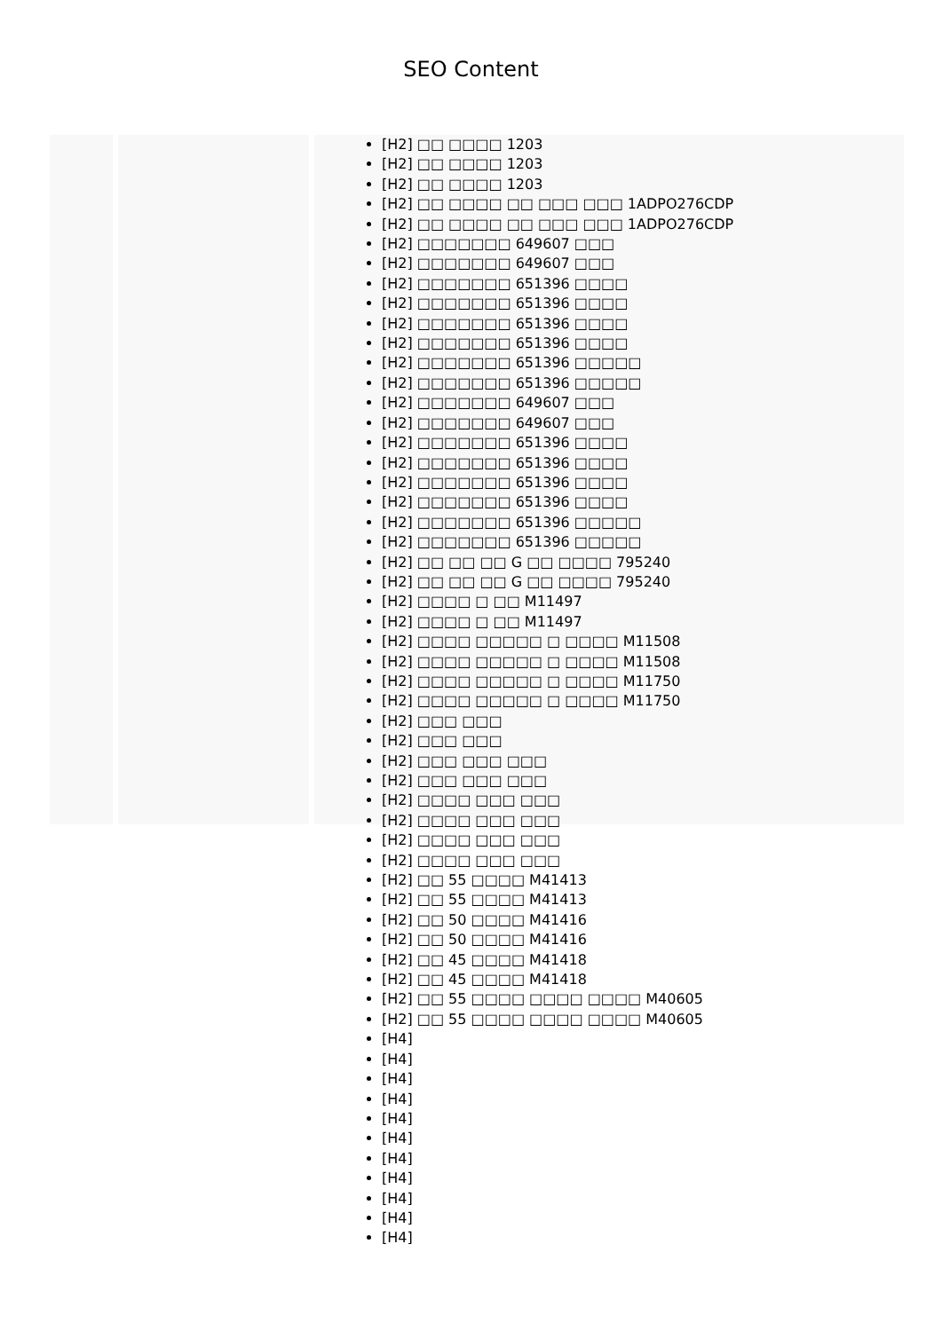SEO Content
[H2] □□ □□□□ 1203
[H2] □□ □□□□ 1203
[H2] □□ □□□□ 1203
[H2] □□ □□□□ □□ □□□ □□□ 1ADPO276CDP
[H2] □□ □□□□ □□ □□□ □□□ 1ADPO276CDP
[H2] □□□□□□□ 649607 □□□
[H2] □□□□□□□ 649607 □□□
[H2] □□□□□□□ 651396 □□□□
[H2] □□□□□□□ 651396 □□□□
[H2] □□□□□□□ 651396 □□□□
[H2] □□□□□□□ 651396 □□□□
[H2] □□□□□□□ 651396 □□□□□
[H2] □□□□□□□ 651396 □□□□□
[H2] □□□□□□□ 649607 □□□
[H2] □□□□□□□ 649607 □□□
[H2] □□□□□□□ 651396 □□□□
[H2] □□□□□□□ 651396 □□□□
[H2] □□□□□□□ 651396 □□□□
[H2] □□□□□□□ 651396 □□□□
[H2] □□□□□□□ 651396 □□□□□
[H2] □□□□□□□ 651396 □□□□□
[H2] □□ □□ □□ G □□ □□□□ 795240
[H2] □□ □□ □□ G □□ □□□□ 795240
[H2] □□□□ □ □□ M11497
[H2] □□□□ □ □□ M11497
[H2] □□□□ □□□□□ □ □□□□ M11508
[H2] □□□□ □□□□□ □ □□□□ M11508
[H2] □□□□ □□□□□ □ □□□□ M11750
[H2] □□□□ □□□□□ □ □□□□ M11750
[H2] □□□ □□□
[H2] □□□ □□□
[H2] □□□ □□□ □□□
[H2] □□□ □□□ □□□
[H2] □□□□ □□□ □□□
[H2] □□□□ □□□ □□□
[H2] □□□□ □□□ □□□
[H2] □□□□ □□□ □□□
[H2] □□ 55 □□□□ M41413
[H2] □□ 55 □□□□ M41413
[H2] □□ 50 □□□□ M41416
[H2] □□ 50 □□□□ M41416
[H2] □□ 45 □□□□ M41418
[H2] □□ 45 □□□□ M41418
[H2] □□ 55 □□□□ □□□□ □□□□ M40605
[H2] □□ 55 □□□□ □□□□ □□□□ M40605
[H4]
[H4]
[H4]
[H4]
[H4]
[H4]
[H4]
[H4]
[H4]
[H4]
[H4]